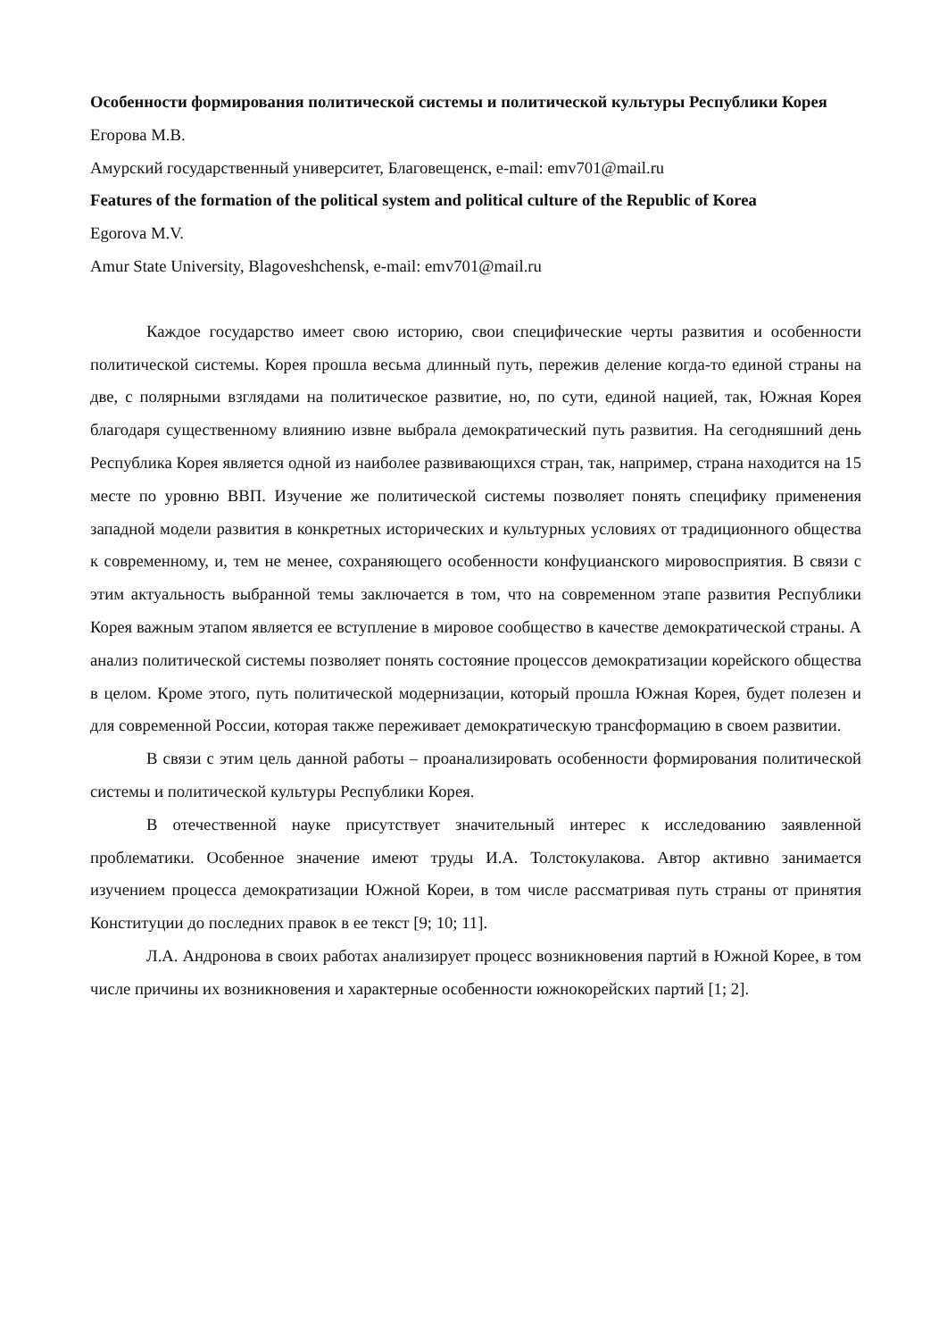Особенности формирования политической системы и политической культуры Республики Корея
Егорова М.В.
Амурский государственный университет, Благовещенск, e-mail: emv701@mail.ru
Features of the formation of the political system and political culture of the Republic of Korea
Egorova M.V.
Amur State University, Blagoveshchensk, e-mail: emv701@mail.ru
Каждое государство имеет свою историю, свои специфические черты развития и особенности политической системы. Корея прошла весьма длинный путь, пережив деление когда-то единой страны на две, с полярными взглядами на политическое развитие, но, по сути, единой нацией, так, Южная Корея благодаря существенному влиянию извне выбрала демократический путь развития. На сегодняшний день Республика Корея является одной из наиболее развивающихся стран, так, например, страна находится на 15 месте по уровню ВВП. Изучение же политической системы позволяет понять специфику применения западной модели развития в конкретных исторических и культурных условиях от традиционного общества к современному, и, тем не менее, сохраняющего особенности конфуцианского мировосприятия. В связи с этим актуальность выбранной темы заключается в том, что на современном этапе развития Республики Корея важным этапом является ее вступление в мировое сообщество в качестве демократической страны. А анализ политической системы позволяет понять состояние процессов демократизации корейского общества в целом. Кроме этого, путь политической модернизации, который прошла Южная Корея, будет полезен и для современной России, которая также переживает демократическую трансформацию в своем развитии.
В связи с этим цель данной работы – проанализировать особенности формирования политической системы и политической культуры Республики Корея.
В отечественной науке присутствует значительный интерес к исследованию заявленной проблематики. Особенное значение имеют труды И.А. Толстокулакова. Автор активно занимается изучением процесса демократизации Южной Кореи, в том числе рассматривая путь страны от принятия Конституции до последних правок в ее текст [9; 10; 11].
Л.А. Андронова в своих работах анализирует процесс возникновения партий в Южной Корее, в том числе причины их возникновения и характерные особенности южнокорейских партий [1; 2].